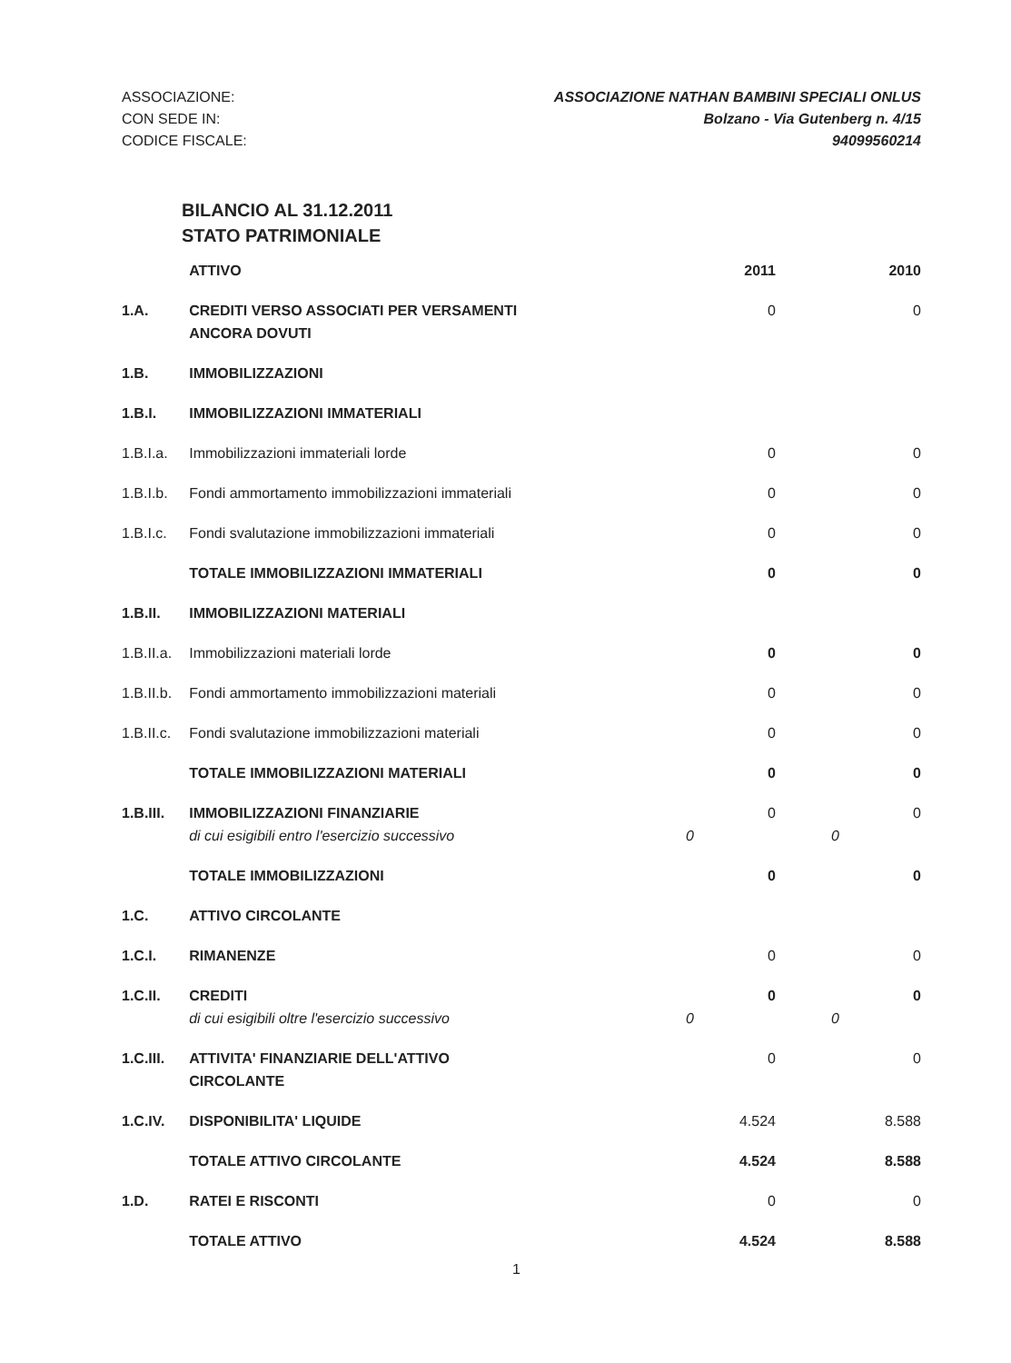ASSOCIAZIONE:
CON SEDE IN:
CODICE FISCALE:
ASSOCIAZIONE NATHAN BAMBINI SPECIALI ONLUS
Bolzano - Via Gutenberg n. 4/15
94099560214
BILANCIO AL 31.12.2011
STATO PATRIMONIALE
| | ATTIVO | | 2011 | | 2010 |
| --- | --- | --- | --- | --- | --- |
| 1.A. | CREDITI VERSO ASSOCIATI PER VERSAMENTI ANCORA DOVUTI | | 0 | | 0 |
| 1.B. | IMMOBILIZZAZIONI | | | | |
| 1.B.I. | IMMOBILIZZAZIONI IMMATERIALI | | | | |
| 1.B.I.a. | Immobilizzazioni immateriali lorde | | 0 | | 0 |
| 1.B.I.b. | Fondi ammortamento immobilizzazioni immateriali | | 0 | | 0 |
| 1.B.I.c. | Fondi svalutazione immobilizzazioni immateriali | | 0 | | 0 |
| | TOTALE IMMOBILIZZAZIONI IMMATERIALI | | 0 | | 0 |
| 1.B.II. | IMMOBILIZZAZIONI MATERIALI | | | | |
| 1.B.II.a. | Immobilizzazioni materiali lorde | | 0 | | 0 |
| 1.B.II.b. | Fondi ammortamento immobilizzazioni materiali | | 0 | | 0 |
| 1.B.II.c. | Fondi svalutazione immobilizzazioni materiali | | 0 | | 0 |
| | TOTALE IMMOBILIZZAZIONI MATERIALI | | 0 | | 0 |
| 1.B.III. | IMMOBILIZZAZIONI FINANZIARIE di cui esigibili entro l'esercizio successivo | 0 | 0 | 0 | 0 |
| | TOTALE IMMOBILIZZAZIONI | | 0 | | 0 |
| 1.C. | ATTIVO CIRCOLANTE | | | | |
| 1.C.I. | RIMANENZE | | 0 | | 0 |
| 1.C.II. | CREDITI di cui esigibili oltre l'esercizio successivo | 0 | 0 | 0 | 0 |
| 1.C.III. | ATTIVITA' FINANZIARIE DELL'ATTIVO CIRCOLANTE | | 0 | | 0 |
| 1.C.IV. | DISPONIBILITA' LIQUIDE | | 4.524 | | 8.588 |
| | TOTALE ATTIVO CIRCOLANTE | | 4.524 | | 8.588 |
| 1.D. | RATEI E RISCONTI | | 0 | | 0 |
| | TOTALE ATTIVO | | 4.524 | | 8.588 |
1